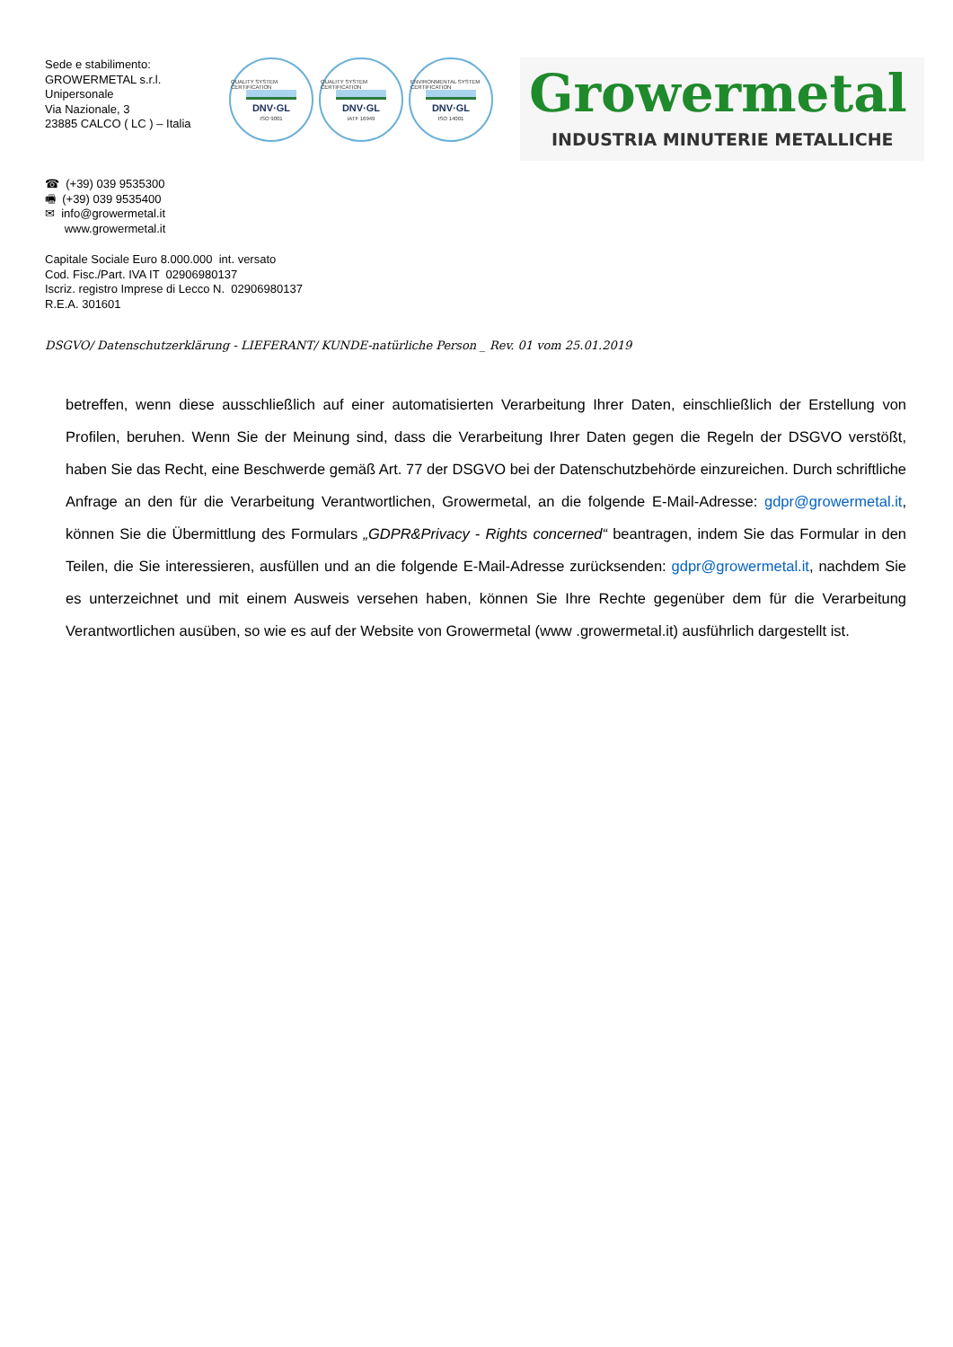Sede e stabilimento:
GROWERMETAL s.r.l.
Unipersonale
Via Nazionale, 3
23885 CALCO ( LC ) – Italia
QUALITY SYSTEM CERTIFICATION
DNV·GL
ISO 9001
QUALITY SYSTEM CERTIFICATION
DNV·GL
IATF 16949
ENVIRONMENTAL SYSTEM CERTIFICATION
DNV·GL
ISO 14001
Growermetal
INDUSTRIA MINUTERIE METALLICHE
☎ (+39) 039 9535300
🖷 (+39) 039 9535400
✉ info@growermetal.it
www.growermetal.it
Capitale Sociale Euro 8.000.000 int. versato
Cod. Fisc./Part. IVA IT 02906980137
Iscriz. registro Imprese di Lecco N. 02906980137
R.E.A. 301601
DSGVO/ Datenschutzerklärung - LIEFERANT/ KUNDE-natürliche Person _ Rev. 01 vom 25.01.2019
betreffen, wenn diese ausschließlich auf einer automatisierten Verarbeitung Ihrer Daten, einschließlich der Erstellung von Profilen, beruhen. Wenn Sie der Meinung sind, dass die Verarbeitung Ihrer Daten gegen die Regeln der DSGVO verstößt, haben Sie das Recht, eine Beschwerde gemäß Art. 77 der DSGVO bei der Datenschutzbehörde einzureichen. Durch schriftliche Anfrage an den für die Verarbeitung Verantwortlichen, Growermetal, an die folgende E-Mail-Adresse: gdpr@growermetal.it, können Sie die Übermittlung des Formulars „GDPR&Privacy - Rights concerned“ beantragen, indem Sie das Formular in den Teilen, die Sie interessieren, ausfüllen und an die folgende E-Mail-Adresse zurücksenden: gdpr@growermetal.it, nachdem Sie es unterzeichnet und mit einem Ausweis versehen haben, können Sie Ihre Rechte gegenüber dem für die Verarbeitung Verantwortlichen ausüben, so wie es auf der Website von Growermetal (www .growermetal.it) ausführlich dargestellt ist.